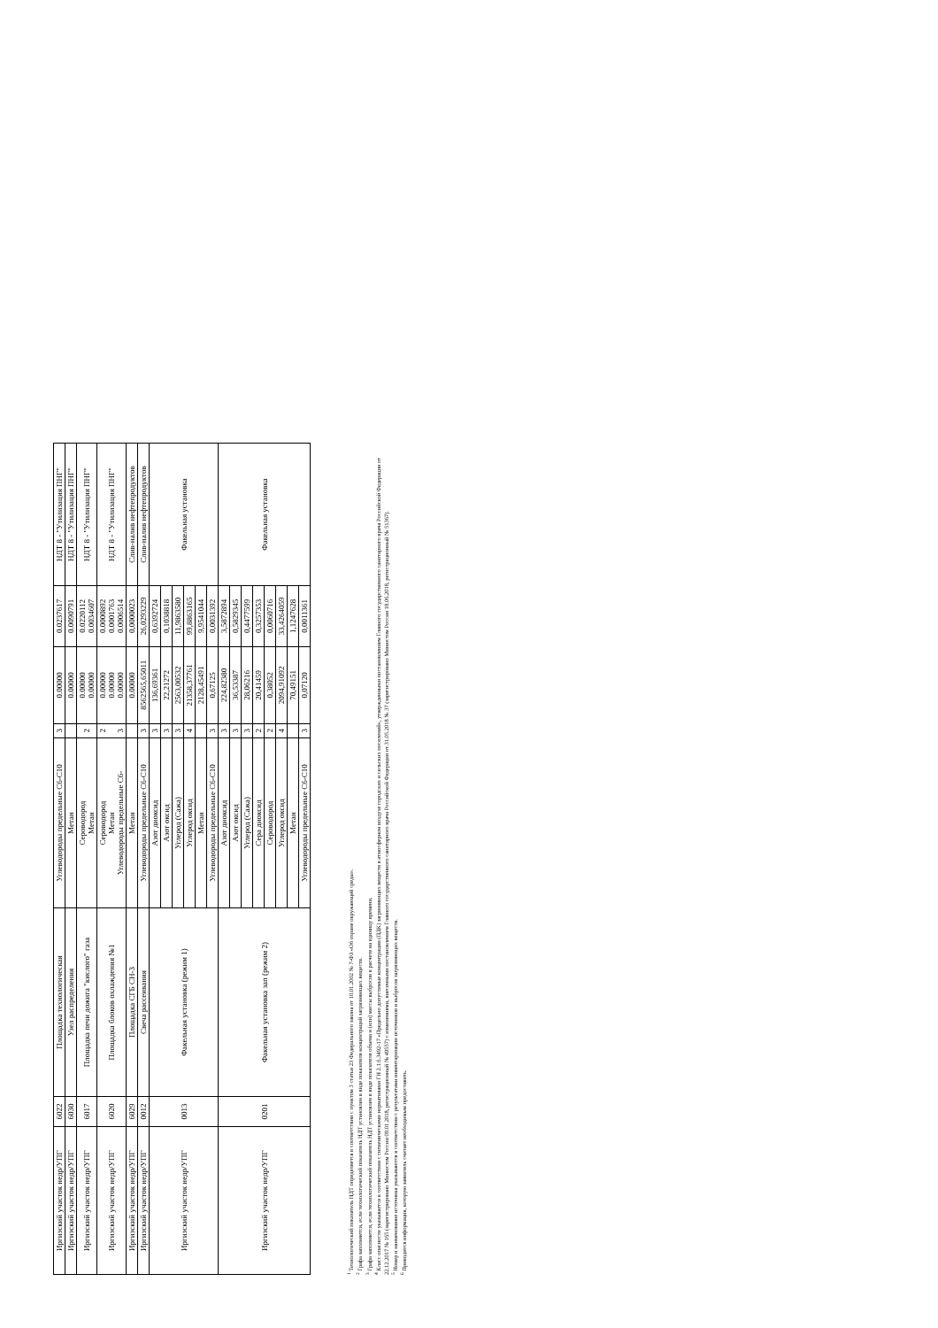| Иргизский участок недр/УПГ | 6022 | Площадка технологическая | Углеводороды предельные С6-С10 | 3 | 0.00000 | 0.0237617 | НДТ 8 - "Утилизация ПНГ" |
| Иргизский участок недр/УПГ | 6030 | Узел распределения | Метан | | 0.00000 | 0.0090791 | НДТ 8 - "Утилизация ПНГ" |
| Иргизский участок недр/УПГ | 6017 | Площадка печи дожига "кислого" газа | Сероводород Метан | 2 | 0.00000 0.00000 | 0.0220112 0.0034607 | НДТ 8 - "Утилизация ПНГ" |
| Иргизский участок недр/УПГ | 6020 | Площадка блоков охлаждения №1 | Сероводород Метан Углеводороды предельные С6- | 2 3 | 0.00000 0.00000 0.00000 | 0.0000892 0.0001763 0.0006514 | НДТ 8 - "Утилизация ПНГ" |
| Иргизский участок недр/УПГ | 6029 | Площадка СГБ СН-3 | Метан | | 0.00000 | 0,0000023 | Слив-налив нефтепродуктов |
| Иргизский участок недр/УПГ | 0012 | Свеча рассеивания | Углеводороды предельные С6-С10 | 3 | 8562565,65011 | 26,0293229 | Слив-налив нефтепродуктов |
| Иргизский участок недр/УПГ | 0013 | Факельная установка (режим 1) | Азот диоксид | 3 | 136,69361 | 0,6392724 | Факельная установка |
| | | | Азот оксид | 3 | 22,21272 | 0,1038818 | |
| | | | Углерод (Сажа) | 3 | 2563,00532 | 11,9863580 | |
| | | | Углерод оксид | 4 | 21358,37761 | 99,8863165 | |
| | | | Метан | | 2128,45491 | 9,9541044 | |
| | | | Углеводороды предельные С6-С10 | 3 | 0,67125 | 0,0031392 | |
| Иргизский участок недр/УПГ | 0201 | Факельная установка зап (режим 2) | Азот диоксид | 3 | 224,82380 | 3,5872894 | Факельная установка |
| | | | Азот оксид | 3 | 36,53387 | 0,5829345 | |
| | | | Углерод (Сажа) | 3 | 28,06216 | 0,4477599 | |
| | | | Сера диоксид | 2 | 20,41459 | 0,3257353 | |
| | | | Сероводород | 2 | 0,38052 | 0,0060716 | |
| | | | Углерод оксид | 4 | 2094,91092 | 33,4264059 | |
| | | | Метан | | 70,49151 | 1,1247628 | |
| | | | Углеводороды предельные С6-С10 | 3 | 0,07120 | 0,0011361 | |
<sup>1</sup> Технологический показатель НДТ определяется в соответствии с пунктом 3 статьи 23 Федерального закона от 10.01.2002 № 7-ФЗ «Об охране окружающей среды».
<sup>2</sup> Графа заполняется, если технологический показатель НДТ установлен в виде показателя концентраций загрязняющих веществ.
<sup>3</sup> Графа заполняется, если технологический показатель НДТ установлен в виде показателя объема и (или) массы выбросов в расчете на единицу времени.
<sup>4</sup> Класс опасности указывается в соответствии с гигиеническими нормативами ГН 2.1.6.3492-17 «Предельно допустимые концентрации (ПДК) загрязняющих веществ в атмосферном воздухе городских и сельских поселений», утвержденными постановлением Главного государственного санитарного врача Российской Федерации от 22.12.2017 № 165 (зарегистрировано Минюстом России 09.01.2018, регистрационный № 49557) с изменениями, внесенными постановлением Главного государственного санитарного врача Российской Федерации от 31.05.2018 № 37 (зарегистрировано Минюстом России 18.06.2018, регистрационный № 51367).
<sup>5</sup> Номер и наименование источника указываются в соответствии с результатами инвентаризации источников и выбросов загрязняющих веществ.
<sup>6</sup> Приводится информация, которую заявитель считает необходимым предоставить.